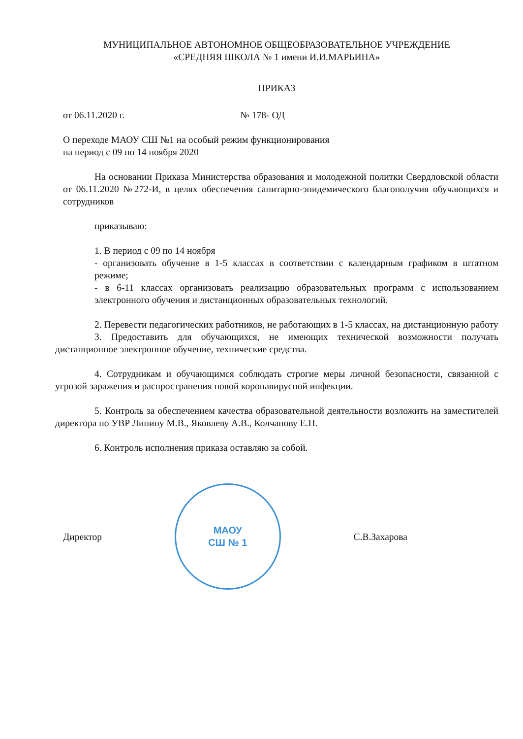МУНИЦИПАЛЬНОЕ АВТОНОМНОЕ ОБЩЕОБРАЗОВАТЕЛЬНОЕ УЧРЕЖДЕНИЕ
«СРЕДНЯЯ ШКОЛА № 1 имени И.И.МАРЬИНА»
ПРИКАЗ
от 06.11.2020 г. № 178- ОД
О переходе МАОУ СШ №1 на особый режим функционирования
на период с 09 по 14 ноября 2020
На основании Приказа Министерства образования и молодежной политки Свердловской области от 06.11.2020 №272-И, в целях обеспечения санитарно-эпидемического благополучия обучающихся и сотрудников
приказываю:
1. В период с 09 по 14 ноября
- организовать обучение в 1-5 классах в соответствии с календарным графиком в штатном режиме;
- в 6-11 классах организовать реализацию образовательных программ с использованием электронного обучения и дистанционных образовательных технологий.
2. Перевести педагогических работников, не работающих в 1-5 классах, на дистанционную работу
3. Предоставить для обучающихся, не имеющих технической возможности получать дистанционное электронное обучение, технические средства.
4. Сотрудникам и обучающимся соблюдать строгие меры личной безопасности, связанной с угрозой заражения и распространения новой коронавирусной инфекции.
5. Контроль за обеспечением качества образовательной деятельности возложить на заместителей директора по УВР Липину М.В., Яковлеву А.В., Колчанову Е.Н.
6. Контроль исполнения приказа оставляю за собой.
Директор
МАОУ
СШ № 1
С.В.Захарова